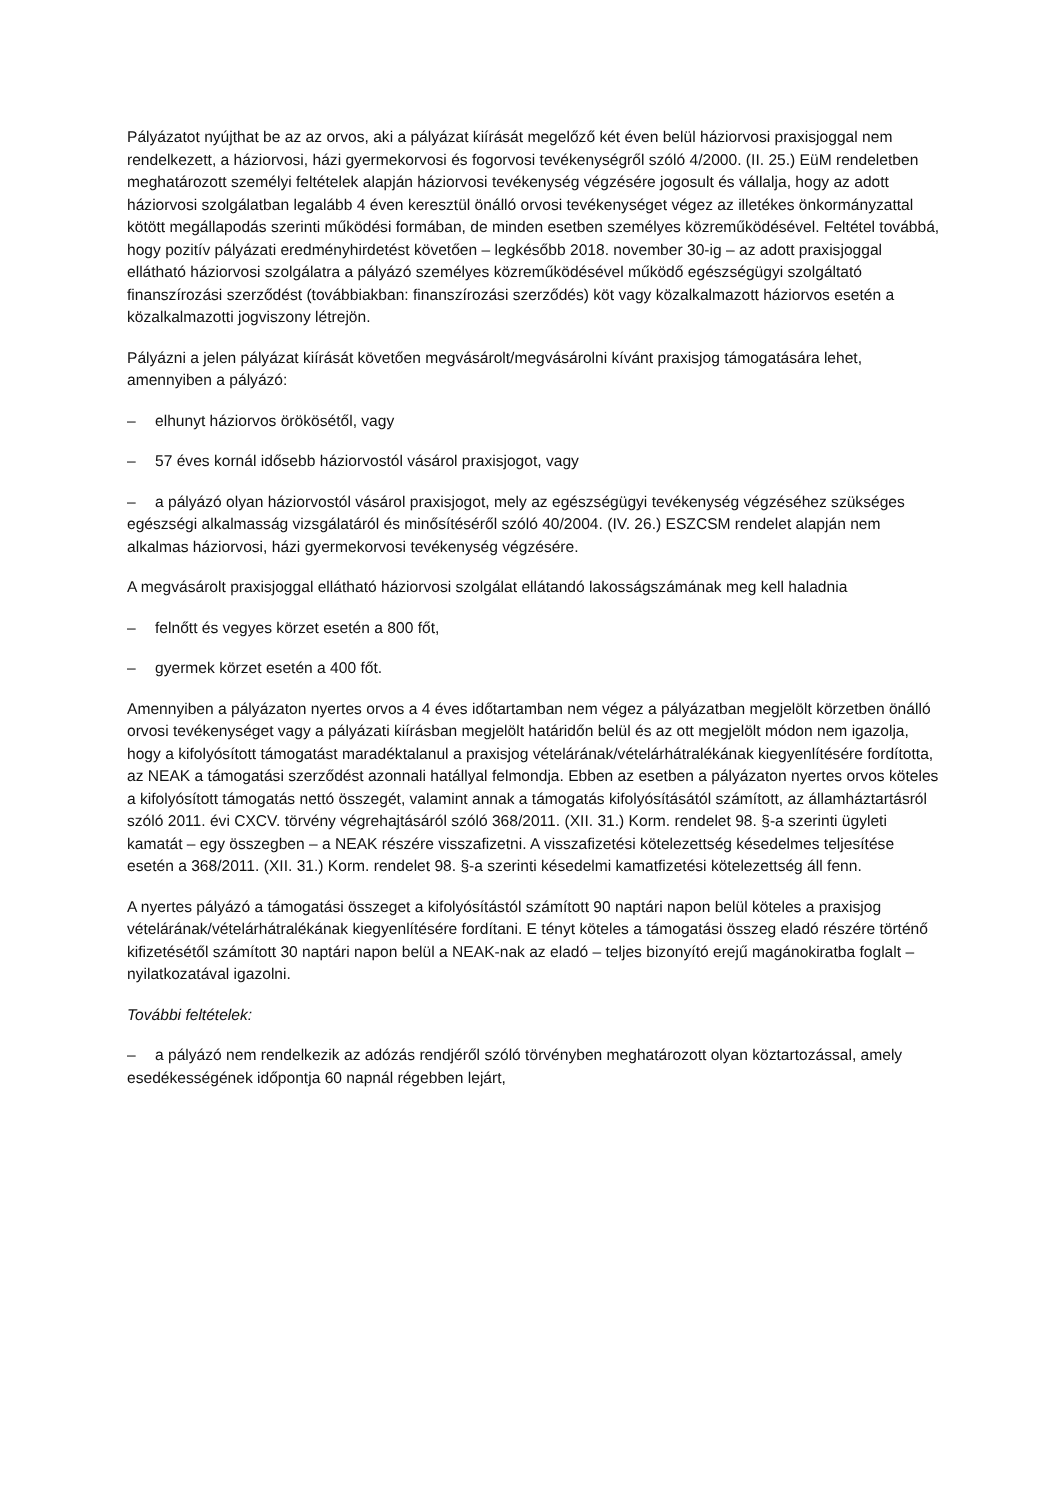Pályázatot nyújthat be az az orvos, aki a pályázat kiírását megelőző két éven belül háziorvosi praxisjoggal nem rendelkezett, a háziorvosi, házi gyermekorvosi és fogorvosi tevékenységről szóló 4/2000. (II. 25.) EüM rendeletben meghatározott személyi feltételek alapján háziorvosi tevékenység végzésére jogosult és vállalja, hogy az adott háziorvosi szolgálatban legalább 4 éven keresztül önálló orvosi tevékenységet végez az illetékes önkormányzattal kötött megállapodás szerinti működési formában, de minden esetben személyes közreműködésével. Feltétel továbbá, hogy pozitív pályázati eredményhirdetést követően – legkésőbb 2018. november 30-ig – az adott praxisjoggal ellátható háziorvosi szolgálatra a pályázó személyes közreműködésével működő egészségügyi szolgáltató finanszírozási szerződést (továbbiakban: finanszírozási szerződés) köt vagy közalkalmazott háziorvos esetén a közalkalmazotti jogviszony létrejön.
Pályázni a jelen pályázat kiírását követően megvásárolt/megvásárolni kívánt praxisjog támogatására lehet, amennyiben a pályázó:
– elhunyt háziorvos örökösétől, vagy
– 57 éves kornál idősebb háziorvostól vásárol praxisjogot, vagy
– a pályázó olyan háziorvostól vásárol praxisjogot, mely az egészségügyi tevékenység végzéséhez szükséges egészségi alkalmasság vizsgálatáról és minősítéséről szóló 40/2004. (IV. 26.) ESZCSM rendelet alapján nem alkalmas háziorvosi, házi gyermekorvosi tevékenység végzésére.
A megvásárolt praxisjoggal ellátható háziorvosi szolgálat ellátandó lakosságszámának meg kell haladnia
– felnőtt és vegyes körzet esetén a 800 főt,
– gyermek körzet esetén a 400 főt.
Amennyiben a pályázaton nyertes orvos a 4 éves időtartamban nem végez a pályázatban megjelölt körzetben önálló orvosi tevékenységet vagy a pályázati kiírásban megjelölt határidőn belül és az ott megjelölt módon nem igazolja, hogy a kifolyósított támogatást maradéktalanul a praxisjog vételárának/vételárhátralékának kiegyenlítésére fordította, az NEAK a támogatási szerződést azonnali hatállyal felmondja. Ebben az esetben a pályázaton nyertes orvos köteles a kifolyósított támogatás nettó összegét, valamint annak a támogatás kifolyósításától számított, az államháztartásról szóló 2011. évi CXCV. törvény végrehajtásáról szóló 368/2011. (XII. 31.) Korm. rendelet 98. §-a szerinti ügyleti kamatát – egy összegben – a NEAK részére visszafizetni. A visszafizetési kötelezettség késedelmes teljesítése esetén a 368/2011. (XII. 31.) Korm. rendelet 98. §-a szerinti késedelmi kamatfizetési kötelezettség áll fenn.
A nyertes pályázó a támogatási összeget a kifolyósítástól számított 90 naptári napon belül köteles a praxisjog vételárának/vételárhátralékának kiegyenlítésére fordítani. E tényt köteles a támogatási összeg eladó részére történő kifizetésétől számított 30 naptári napon belül a NEAK-nak az eladó – teljes bizonyító erejű magánokiratba foglalt – nyilatkozatával igazolni.
További feltételek:
– a pályázó nem rendelkezik az adózás rendjéről szóló törvényben meghatározott olyan köztartozással, amely esedékességének időpontja 60 napnál régebben lejárt,